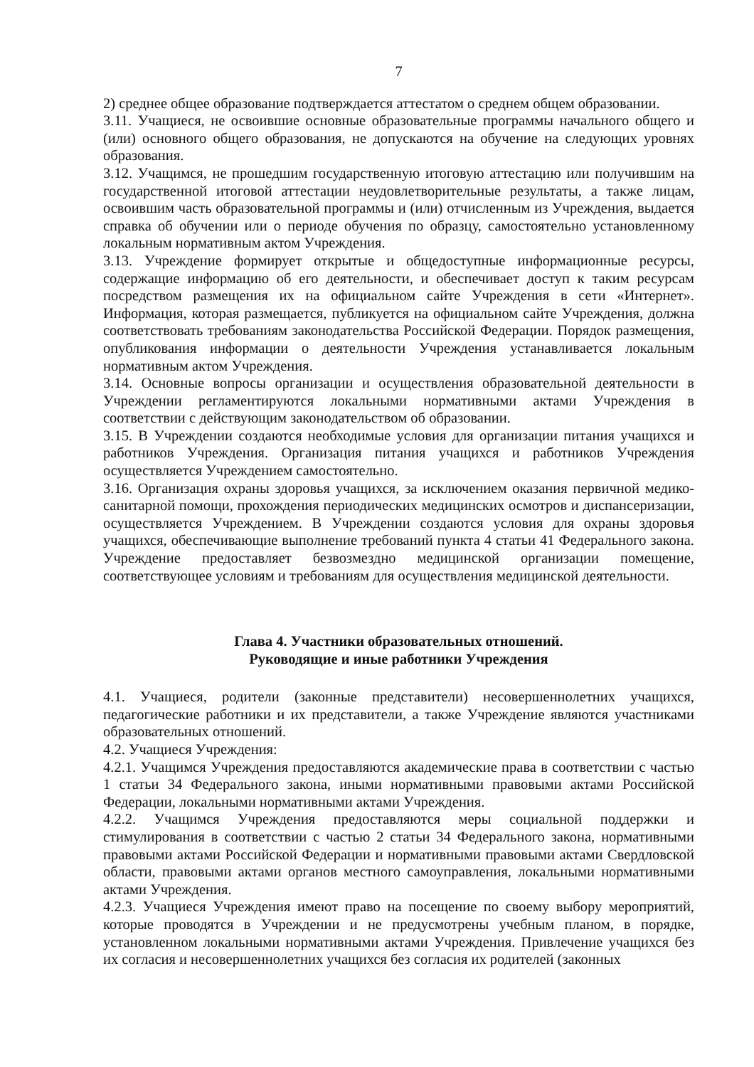7
2) среднее общее образование подтверждается аттестатом о среднем общем образовании.
3.11. Учащиеся, не освоившие основные образовательные программы начального общего и (или) основного общего образования, не допускаются на обучение на следующих уровнях образования.
3.12. Учащимся, не прошедшим государственную итоговую аттестацию или получившим на государственной итоговой аттестации неудовлетворительные результаты, а также лицам, освоившим часть образовательной программы и (или) отчисленным из Учреждения, выдается справка об обучении или о периоде обучения по образцу, самостоятельно установленному локальным нормативным актом Учреждения.
3.13. Учреждение формирует открытые и общедоступные информационные ресурсы, содержащие информацию об его деятельности, и обеспечивает доступ к таким ресурсам посредством размещения их на официальном сайте Учреждения в сети «Интернет». Информация, которая размещается, публикуется на официальном сайте Учреждения, должна соответствовать требованиям законодательства Российской Федерации. Порядок размещения, опубликования информации о деятельности Учреждения устанавливается локальным нормативным актом Учреждения.
3.14. Основные вопросы организации и осуществления образовательной деятельности в Учреждении регламентируются локальными нормативными актами Учреждения в соответствии с действующим законодательством об образовании.
3.15. В Учреждении создаются необходимые условия для организации питания учащихся и работников Учреждения. Организация питания учащихся и работников Учреждения осуществляется Учреждением самостоятельно.
3.16. Организация охраны здоровья учащихся, за исключением оказания первичной медико-санитарной помощи, прохождения периодических медицинских осмотров и диспансеризации, осуществляется Учреждением. В Учреждении создаются условия для охраны здоровья учащихся, обеспечивающие выполнение требований пункта 4 статьи 41 Федерального закона. Учреждение предоставляет безвозмездно медицинской организации помещение, соответствующее условиям и требованиям для осуществления медицинской деятельности.
Глава 4. Участники образовательных отношений.
Руководящие и иные работники Учреждения
4.1. Учащиеся, родители (законные представители) несовершеннолетних учащихся, педагогические работники и их представители, а также Учреждение являются участниками образовательных отношений.
4.2. Учащиеся Учреждения:
4.2.1. Учащимся Учреждения предоставляются академические права в соответствии с частью 1 статьи 34 Федерального закона, иными нормативными правовыми актами Российской Федерации, локальными нормативными актами Учреждения.
4.2.2. Учащимся Учреждения предоставляются меры социальной поддержки и стимулирования в соответствии с частью 2 статьи 34 Федерального закона, нормативными правовыми актами Российской Федерации и нормативными правовыми актами Свердловской области, правовыми актами органов местного самоуправления, локальными нормативными актами Учреждения.
4.2.3. Учащиеся Учреждения имеют право на посещение по своему выбору мероприятий, которые проводятся в Учреждении и не предусмотрены учебным планом, в порядке, установленном локальными нормативными актами Учреждения. Привлечение учащихся без их согласия и несовершеннолетних учащихся без согласия их родителей (законных